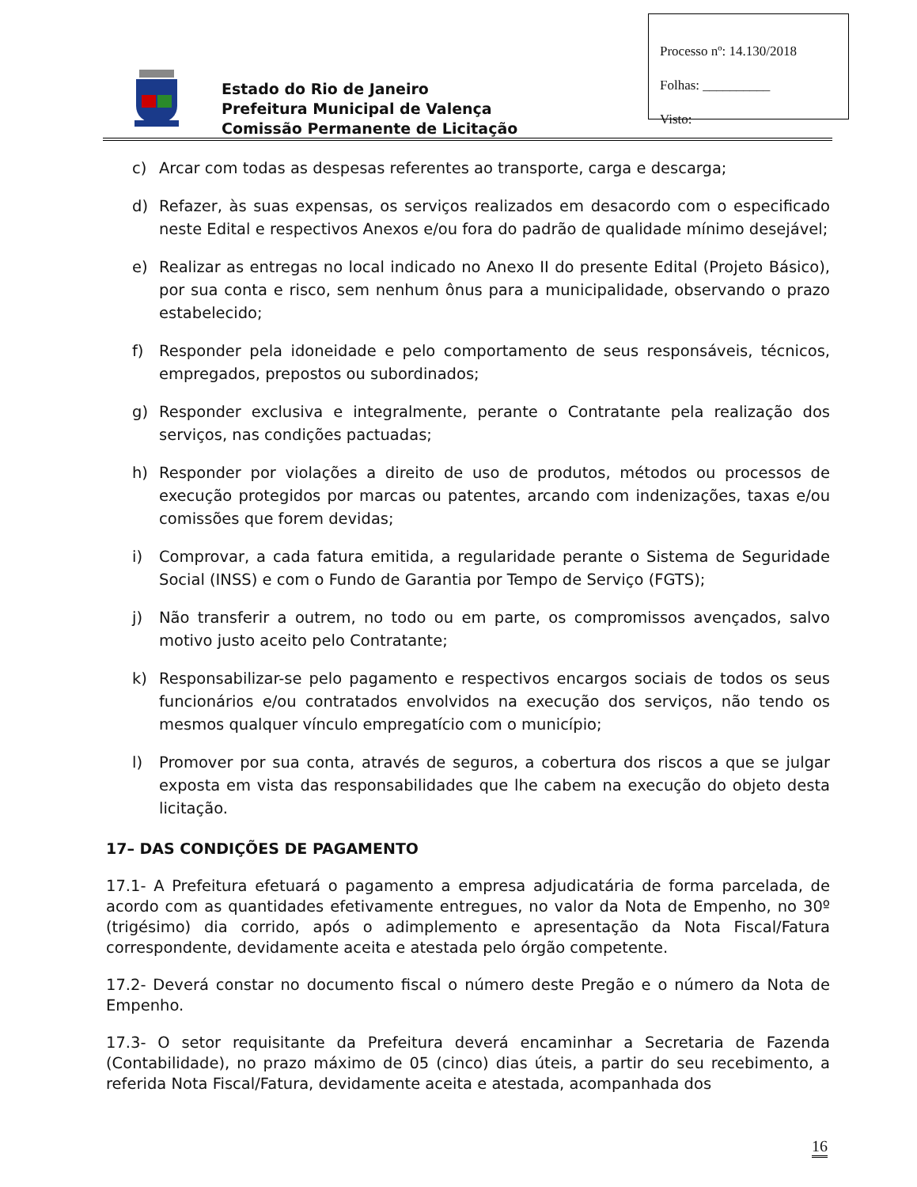Estado do Rio de Janeiro
Prefeitura Municipal de Valença
Comissão Permanente de Licitação
Processo nº: 14.130/2018
Folhas: __________
Visto:
c) Arcar com todas as despesas referentes ao transporte, carga e descarga;
d) Refazer, às suas expensas, os serviços realizados em desacordo com o especificado neste Edital e respectivos Anexos e/ou fora do padrão de qualidade mínimo desejável;
e) Realizar as entregas no local indicado no Anexo II do presente Edital (Projeto Básico), por sua conta e risco, sem nenhum ônus para a municipalidade, observando o prazo estabelecido;
f) Responder pela idoneidade e pelo comportamento de seus responsáveis, técnicos, empregados, prepostos ou subordinados;
g) Responder exclusiva e integralmente, perante o Contratante pela realização dos serviços, nas condições pactuadas;
h) Responder por violações a direito de uso de produtos, métodos ou processos de execução protegidos por marcas ou patentes, arcando com indenizações, taxas e/ou comissões que forem devidas;
i) Comprovar, a cada fatura emitida, a regularidade perante o Sistema de Seguridade Social (INSS) e com o Fundo de Garantia por Tempo de Serviço (FGTS);
j) Não transferir a outrem, no todo ou em parte, os compromissos avençados, salvo motivo justo aceito pelo Contratante;
k) Responsabilizar-se pelo pagamento e respectivos encargos sociais de todos os seus funcionários e/ou contratados envolvidos na execução dos serviços, não tendo os mesmos qualquer vínculo empregatício com o município;
l) Promover por sua conta, através de seguros, a cobertura dos riscos a que se julgar exposta em vista das responsabilidades que lhe cabem na execução do objeto desta licitação.
17– DAS CONDIÇÕES DE PAGAMENTO
17.1- A Prefeitura efetuará o pagamento a empresa adjudicatária de forma parcelada, de acordo com as quantidades efetivamente entregues, no valor da Nota de Empenho, no 30º (trigésimo) dia corrido, após o adimplemento e apresentação da Nota Fiscal/Fatura correspondente, devidamente aceita e atestada pelo órgão competente.
17.2- Deverá constar no documento fiscal o número deste Pregão e o número da Nota de Empenho.
17.3- O setor requisitante da Prefeitura deverá encaminhar a Secretaria de Fazenda (Contabilidade), no prazo máximo de 05 (cinco) dias úteis, a partir do seu recebimento, a referida Nota Fiscal/Fatura, devidamente aceita e atestada, acompanhada dos
16